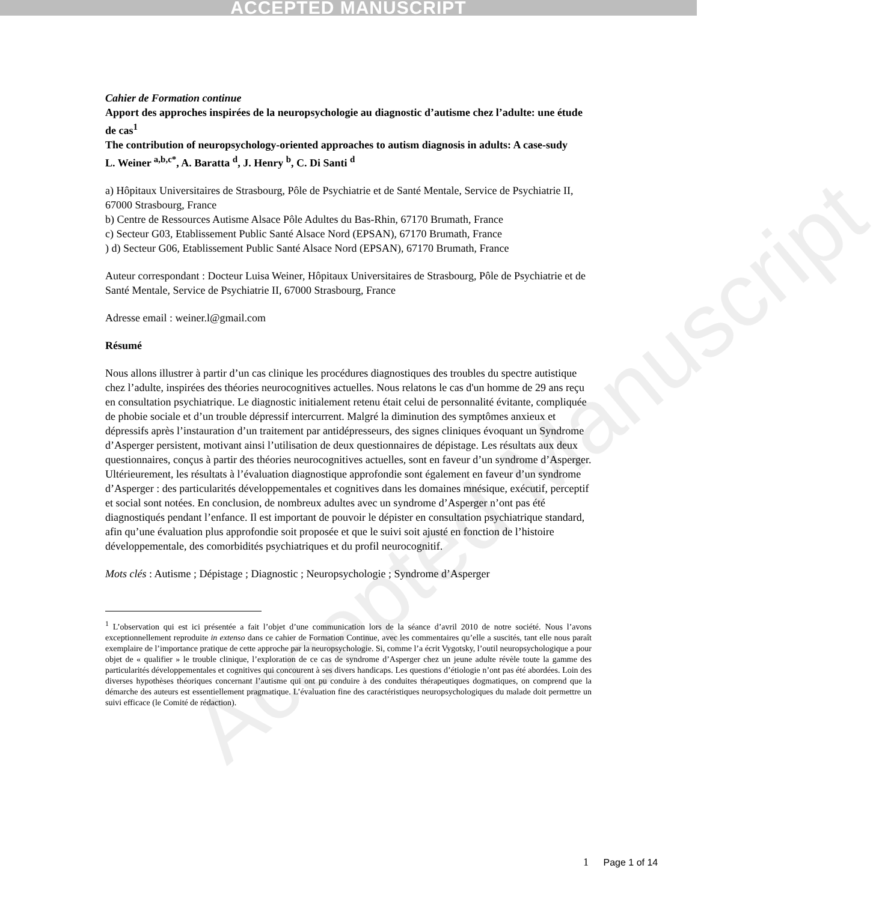ACCEPTED MANUSCRIPT
Accepted Manuscript
Cahier de Formation continue
Apport des approches inspirées de la neuropsychologie au diagnostic d’autisme chez l’adulte: une étude de cas<sup>1</sup>
The contribution of neuropsychology-oriented approaches to autism diagnosis in adults: A case-sudy
L. Weiner <sup>a,b,c*</sup>, A. Baratta <sup>d</sup>, J. Henry <sup>b</sup>, C. Di Santi <sup>d</sup>
a) Hôpitaux Universitaires de Strasbourg, Pôle de Psychiatrie et de Santé Mentale, Service de Psychiatrie II, 67000 Strasbourg, France
b) Centre de Ressources Autisme Alsace Pôle Adultes du Bas-Rhin, 67170 Brumath, France
c) Secteur G03, Etablissement Public Santé Alsace Nord (EPSAN), 67170 Brumath, France
) d) Secteur G06, Etablissement Public Santé Alsace Nord (EPSAN), 67170 Brumath, France
Auteur correspondant : Docteur Luisa Weiner, Hôpitaux Universitaires de Strasbourg, Pôle de Psychiatrie et de Santé Mentale, Service de Psychiatrie II, 67000 Strasbourg, France
Adresse email : weiner.l@gmail.com
Résumé
Nous allons illustrer à partir d’un cas clinique les procédures diagnostiques des troubles du spectre autistique chez l’adulte, inspirées des théories neurocognitives actuelles. Nous relatons le cas d'un homme de 29 ans reçu en consultation psychiatrique. Le diagnostic initialement retenu était celui de personnalité évitante, compliquée de phobie sociale et d’un trouble dépressif intercurrent. Malgré la diminution des symptômes anxieux et dépressifs après l’instauration d’un traitement par antidépresseurs, des signes cliniques évoquant un Syndrome d’Asperger persistent, motivant ainsi l’utilisation de deux questionnaires de dépistage. Les résultats aux deux questionnaires, conçus à partir des théories neurocognitives actuelles, sont en faveur d’un syndrome d’Asperger. Ultérieurement, les résultats à l’évaluation diagnostique approfondie sont également en faveur d’un syndrome d’Asperger : des particularités développementales et cognitives dans les domaines mnésique, exécutif, perceptif et social sont notées. En conclusion, de nombreux adultes avec un syndrome d’Asperger n’ont pas été diagnostiqués pendant l’enfance. Il est important de pouvoir le dépister en consultation psychiatrique standard, afin qu’une évaluation plus approfondie soit proposée et que le suivi soit ajusté en fonction de l’histoire développementale, des comorbidités psychiatriques et du profil neurocognitif.
Mots clés : Autisme ; Dépistage ; Diagnostic ; Neuropsychologie ; Syndrome d’Asperger
<sup>1</sup> L’observation qui est ici présentée a fait l’objet d’une communication lors de la séance d’avril 2010 de notre société. Nous l’avons exceptionnellement reproduite in extenso dans ce cahier de Formation Continue, avec les commentaires qu’elle a suscités, tant elle nous paraît exemplaire de l’importance pratique de cette approche par la neuropsychologie. Si, comme l’a écrit Vygotsky, l’outil neuropsychologique a pour objet de « qualifier » le trouble clinique, l’exploration de ce cas de syndrome d’Asperger chez un jeune adulte révèle toute la gamme des particularités développementales et cognitives qui concourent à ses divers handicaps. Les questions d’étiologie n’ont pas été abordées. Loin des diverses hypothèses théoriques concernant l’autisme qui ont pu conduire à des conduites thérapeutiques dogmatiques, on comprend que la démarche des auteurs est essentiellement pragmatique. L’évaluation fine des caractéristiques neuropsychologiques du malade doit permettre un suivi efficace (le Comité de rédaction).
1 Page 1 of 14